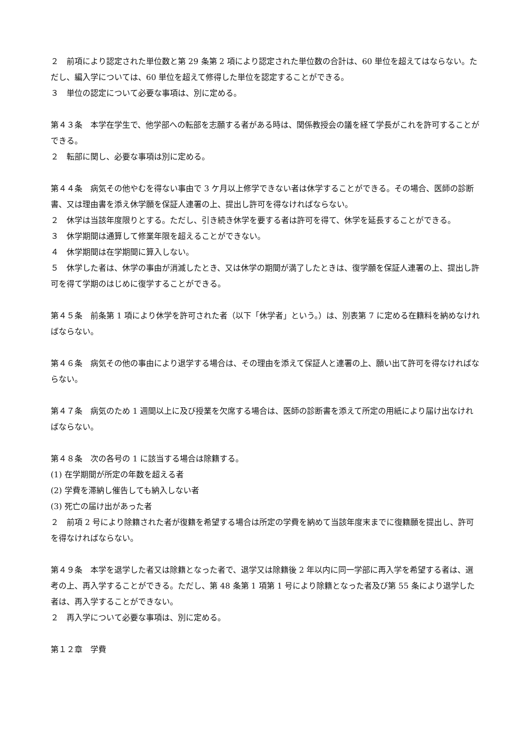２　前項により認定された単位数と第 29 条第 2 項により認定された単位数の合計は、60 単位を超えてはならない。ただし、編入学については、60 単位を超えて修得した単位を認定することができる。
３　単位の認定について必要な事項は、別に定める。
第４３条　本学在学生で、他学部への転部を志願する者がある時は、関係教授会の議を経て学長がこれを許可することができる。
２　転部に関し、必要な事項は別に定める。
第４４条　病気その他やむを得ない事由で 3 ケ月以上修学できない者は休学することができる。その場合、医師の診断書、又は理由書を添え休学願を保証人連署の上、提出し許可を得なければならない。
２　休学は当該年度限りとする。ただし、引き続き休学を要する者は許可を得て、休学を延長することができる。
３　休学期間は通算して修業年限を超えることができない。
４　休学期間は在学期間に算入しない。
５　休学した者は、休学の事由が消滅したとき、又は休学の期間が満了したときは、復学願を保証人連署の上、提出し許可を得て学期のはじめに復学することができる。
第４５条　前条第 1 項により休学を許可された者（以下「休学者」という。）は、別表第 7 に定める在籍料を納めなければならない。
第４６条　病気その他の事由により退学する場合は、その理由を添えて保証人と連署の上、願い出て許可を得なければならない。
第４７条　病気のため 1 週間以上に及び授業を欠席する場合は、医師の診断書を添えて所定の用紙により届け出なければならない。
第４８条　次の各号の 1 に該当する場合は除籍する。
(1) 在学期間が所定の年数を超える者
(2) 学費を滞納し催告しても納入しない者
(3) 死亡の届け出があった者
２　前項 2 号により除籍された者が復籍を希望する場合は所定の学費を納めて当該年度末までに復籍願を提出し、許可を得なければならない。
第４９条　本学を退学した者又は除籍となった者で、退学又は除籍後 2 年以内に同一学部に再入学を希望する者は、選考の上、再入学することができる。ただし、第 48 条第 1 項第 1 号により除籍となった者及び第 55 条により退学した者は、再入学することができない。
２　再入学について必要な事項は、別に定める。
第１２章　学費